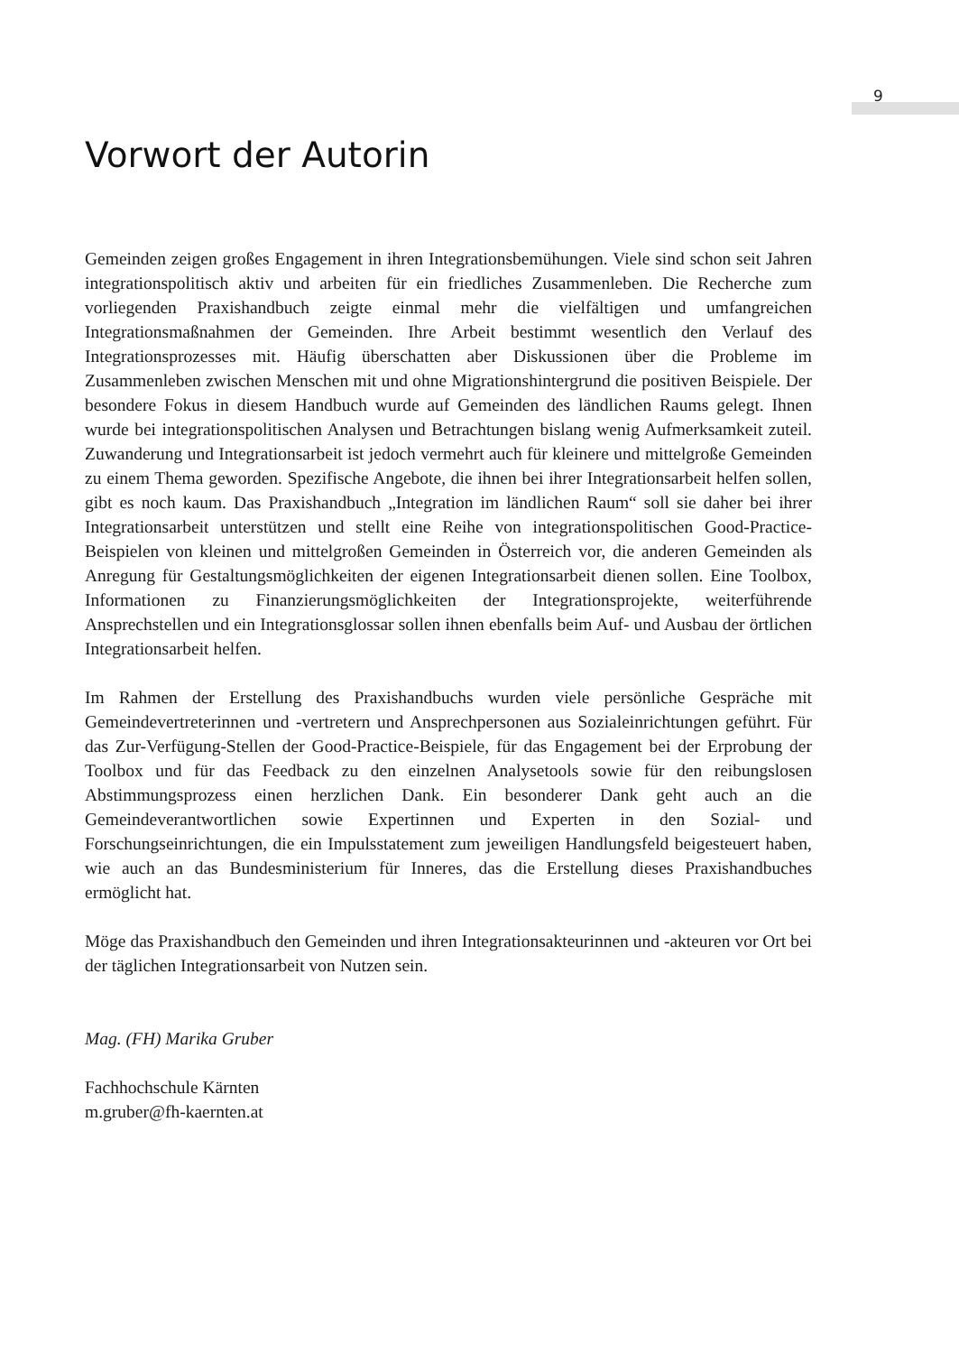9
Vorwort der Autorin
Gemeinden zeigen großes Engagement in ihren Integrationsbemühungen. Viele sind schon seit Jahren integrationspolitisch aktiv und arbeiten für ein friedliches Zusammenleben. Die Recherche zum vorliegenden Praxishandbuch zeigte einmal mehr die vielfältigen und umfangreichen Integrationsmaßnahmen der Gemeinden. Ihre Arbeit bestimmt wesentlich den Verlauf des Integrationsprozesses mit. Häufig überschatten aber Diskussionen über die Probleme im Zusammenleben zwischen Menschen mit und ohne Migrationshintergrund die positiven Beispiele. Der besondere Fokus in diesem Handbuch wurde auf Gemeinden des ländlichen Raums gelegt. Ihnen wurde bei integrationspolitischen Analysen und Betrachtungen bislang wenig Aufmerksamkeit zuteil. Zuwanderung und Integrationsarbeit ist jedoch vermehrt auch für kleinere und mittelgroße Gemeinden zu einem Thema geworden. Spezifische Angebote, die ihnen bei ihrer Integrationsarbeit helfen sollen, gibt es noch kaum. Das Praxishandbuch „Integration im ländlichen Raum“ soll sie daher bei ihrer Integrationsarbeit unterstützen und stellt eine Reihe von integrationspolitischen Good-Practice-Beispielen von kleinen und mittelgroßen Gemeinden in Österreich vor, die anderen Gemeinden als Anregung für Gestaltungsmöglichkeiten der eigenen Integrationsarbeit dienen sollen. Eine Toolbox, Informationen zu Finanzierungsmöglichkeiten der Integrationsprojekte, weiterführende Ansprechstellen und ein Integrationsglossar sollen ihnen ebenfalls beim Auf- und Ausbau der örtlichen Integrationsarbeit helfen.
Im Rahmen der Erstellung des Praxishandbuchs wurden viele persönliche Gespräche mit Gemeindevertreterinnen und -vertretern und Ansprechpersonen aus Sozialeinrichtungen geführt. Für das Zur-Verfügung-Stellen der Good-Practice-Beispiele, für das Engagement bei der Erprobung der Toolbox und für das Feedback zu den einzelnen Analysetools sowie für den reibungslosen Abstimmungsprozess einen herzlichen Dank. Ein besonderer Dank geht auch an die Gemeindeverantwortlichen sowie Expertinnen und Experten in den Sozial- und Forschungseinrichtungen, die ein Impulsstatement zum jeweiligen Handlungsfeld beigesteuert haben, wie auch an das Bundesministerium für Inneres, das die Erstellung dieses Praxishandbuches ermöglicht hat.
Möge das Praxishandbuch den Gemeinden und ihren Integrationsakteurinnen und -akteuren vor Ort bei der täglichen Integrationsarbeit von Nutzen sein.
Mag. (FH) Marika Gruber
Fachhochschule Kärnten
m.gruber@fh-kaernten.at